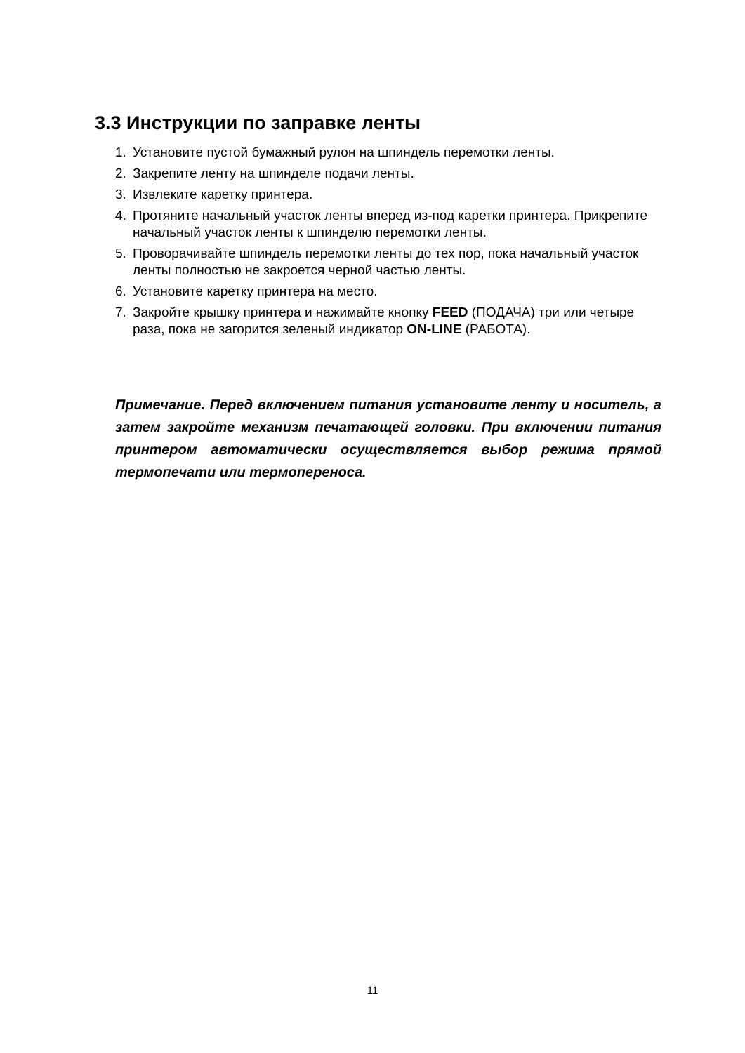3.3 Инструкции по заправке ленты
1. Установите пустой бумажный рулон на шпиндель перемотки ленты.
2. Закрепите ленту на шпинделе подачи ленты.
3. Извлеките каретку принтера.
4. Протяните начальный участок ленты вперед из-под каретки принтера. Прикрепите начальный участок ленты к шпинделю перемотки ленты.
5. Проворачивайте шпиндель перемотки ленты до тех пор, пока начальный участок ленты полностью не закроется черной частью ленты.
6. Установите каретку принтера на место.
7. Закройте крышку принтера и нажимайте кнопку FEED (ПОДАЧА) три или четыре раза, пока не загорится зеленый индикатор ON-LINE (РАБОТА).
Примечание. Перед включением питания установите ленту и носитель, а затем закройте механизм печатающей головки. При включении питания принтером автоматически осуществляется выбор режима прямой термопечати или термопереноса.
11